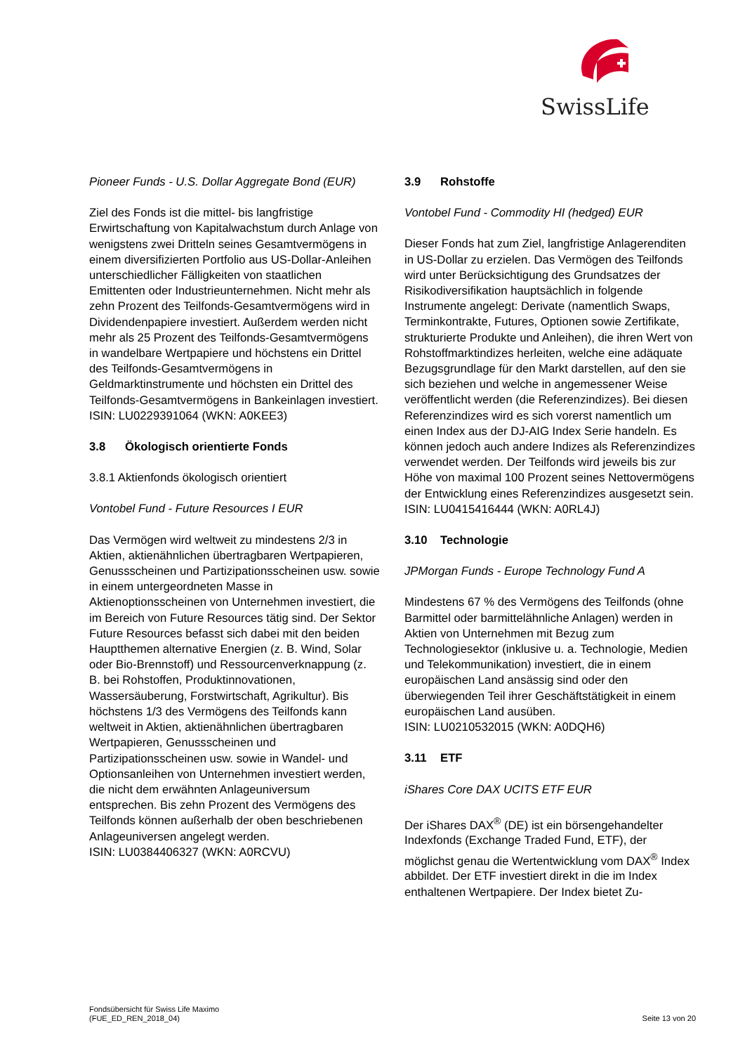SwissLife
Pioneer Funds - U.S. Dollar Aggregate Bond (EUR)
Ziel des Fonds ist die mittel- bis langfristige Erwirtschaftung von Kapitalwachstum durch Anlage von wenigstens zwei Dritteln seines Gesamtvermögens in einem diversifizierten Portfolio aus US-Dollar-Anleihen unterschiedlicher Fälligkeiten von staatlichen Emittenten oder Industrieunternehmen. Nicht mehr als zehn Prozent des Teilfonds-Gesamtvermögens wird in Dividendenpapiere investiert. Außerdem werden nicht mehr als 25 Prozent des Teilfonds-Gesamtvermögens in wandelbare Wertpapiere und höchstens ein Drittel des Teilfonds-Gesamtvermögens in Geldmarktinstrumente und höchsten ein Drittel des Teilfonds-Gesamtvermögens in Bankeinlagen investiert.
ISIN: LU0229391064 (WKN: A0KEE3)
3.8 Ökologisch orientierte Fonds
3.8.1 Aktienfonds ökologisch orientiert
Vontobel Fund - Future Resources I EUR
Das Vermögen wird weltweit zu mindestens 2/3 in Aktien, aktienähnlichen übertragbaren Wertpapieren, Genussscheinen und Partizipationsscheinen usw. sowie in einem untergeordneten Masse in Aktienoptionsscheinen von Unternehmen investiert, die im Bereich von Future Resources tätig sind. Der Sektor Future Resources befasst sich dabei mit den beiden Hauptthemen alternative Energien (z. B. Wind, Solar oder Bio-Brennstoff) und Ressourcenverknappung (z. B. bei Rohstoffen, Produktinnovationen, Wassersäuberung, Forstwirtschaft, Agrikultur). Bis höchstens 1/3 des Vermögens des Teilfonds kann weltweit in Aktien, aktienähnlichen übertragbaren Wertpapieren, Genussscheinen und Partizipationsscheinen usw. sowie in Wandel- und Optionsanleihen von Unternehmen investiert werden, die nicht dem erwähnten Anlageuniversum entsprechen. Bis zehn Prozent des Vermögens des Teilfonds können außerhalb der oben beschriebenen Anlageuniversen angelegt werden.
ISIN: LU0384406327 (WKN: A0RCVU)
3.9 Rohstoffe
Vontobel Fund - Commodity HI (hedged) EUR
Dieser Fonds hat zum Ziel, langfristige Anlagerenditen in US-Dollar zu erzielen. Das Vermögen des Teilfonds wird unter Berücksichtigung des Grundsatzes der Risikodiversifikation hauptsächlich in folgende Instrumente angelegt: Derivate (namentlich Swaps, Terminkontrakte, Futures, Optionen sowie Zertifikate, strukturierte Produkte und Anleihen), die ihren Wert von Rohstoffmarktindizes herleiten, welche eine adäquate Bezugsgrundlage für den Markt darstellen, auf den sie sich beziehen und welche in angemessener Weise veröffentlicht werden (die Referenzindizes). Bei diesen Referenzindizes wird es sich vorerst namentlich um einen Index aus der DJ-AIG Index Serie handeln. Es können jedoch auch andere Indizes als Referenzindizes verwendet werden. Der Teilfonds wird jeweils bis zur Höhe von maximal 100 Prozent seines Nettovermögens der Entwicklung eines Referenzindizes ausgesetzt sein.
ISIN: LU0415416444 (WKN: A0RL4J)
3.10 Technologie
JPMorgan Funds - Europe Technology Fund A
Mindestens 67 % des Vermögens des Teilfonds (ohne Barmittel oder barmittelähnliche Anlagen) werden in Aktien von Unternehmen mit Bezug zum Technologiesektor (inklusive u. a. Technologie, Medien und Telekommunikation) investiert, die in einem europäischen Land ansässig sind oder den überwiegenden Teil ihrer Geschäftstätigkeit in einem europäischen Land ausüben.
ISIN: LU0210532015 (WKN: A0DQH6)
3.11 ETF
iShares Core DAX UCITS ETF EUR
Der iShares DAX<sup>®</sup> (DE) ist ein börsengehandelter Indexfonds (Exchange Traded Fund, ETF), der möglichst genau die Wertentwicklung vom DAX<sup>®</sup> Index abbildet. Der ETF investiert direkt in die im Index enthaltenen Wertpapiere. Der Index bietet Zu-
Fondsübersicht für Swiss Life Maximo
(FUE_ED_REN_2018_04)
Seite 13 von 20